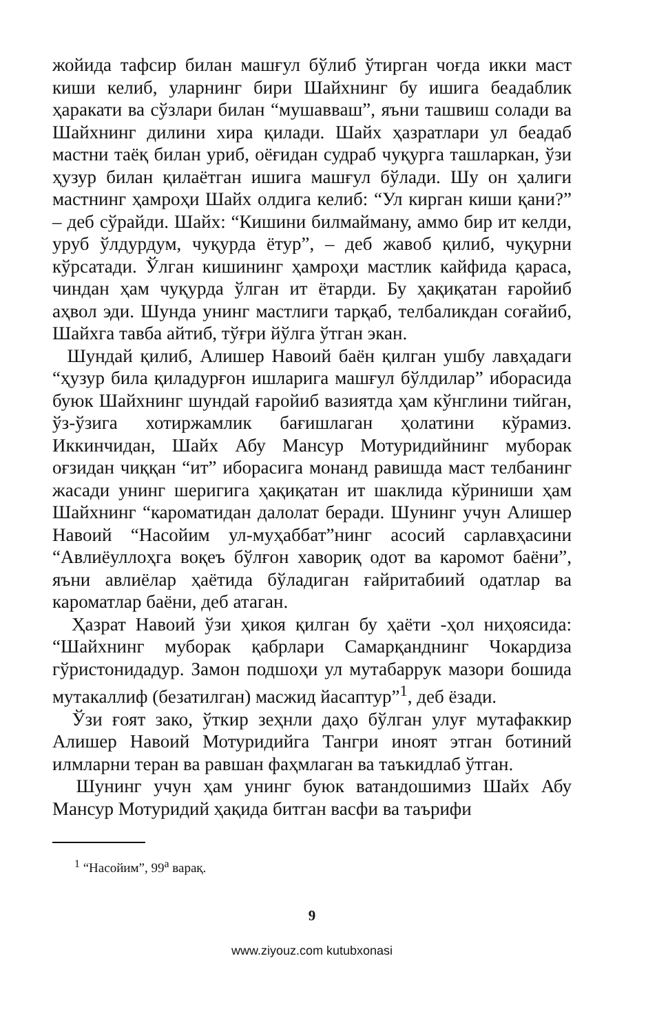жойида тафсир билан машғул бўлиб ўтирган чоғда икки маст киши келиб, уларнинг бири Шайхнинг бу ишига беадаблик ҳаракати ва сўзлари билан “мушавваш”, яъни ташвиш солади ва Шайхнинг дилини хира қилади. Шайх ҳазратлари ул беадаб мастни таёқ билан уриб, оёғидан судраб чуқурга ташларкан, ўзи ҳузур билан қилаётган ишига машғул бўлади. Шу он ҳалиги мастнинг ҳамроҳи Шайх олдига келиб: “Ул кирган киши қани?” – деб сўрайди. Шайх: “Кишини билмайману, аммо бир ит келди, уруб ўлдурдум, чуқурда ётур”, – деб жавоб қилиб, чуқурни кўрсатади. Ўлган кишининг ҳамроҳи мастлик кайфида қараса, чиндан ҳам чуқурда ўлган ит ётарди. Бу ҳақиқатан ғаройиб аҳвол эди. Шунда унинг мастлиги тарқаб, телбаликдан соғайиб, Шайхга тавба айтиб, тўғри йўлга ўтган экан.
Шундай қилиб, Алишер Навоий баён қилган ушбу лавҳадаги “ҳузур била қиладурғон ишларига машғул бўлдилар” иборасида буюк Шайхнинг шундай ғаройиб вазиятда ҳам кўнглини тийган, ўз-ўзига хотиржамлик бағишлаган ҳолатини кўрамиз. Иккинчидан, Шайх Абу Мансур Мотуридийнинг муборак оғзидан чиққан “ит” иборасига монанд равишда маст телбанинг жасади унинг шеригига ҳақиқатан ит шаклида кўриниши ҳам Шайхнинг “кароматидан далолат беради. Шунинг учун Алишер Навоий “Насойим ул-муҳаббат”нинг асосий сарлавҳасини “Авлиёуллоҳга воқеъ бўлғон хавориқ одот ва каромот баёни”, яъни авлиёлар ҳаётида бўладиган ғайритабиий одатлар ва кароматлар баёни, деб атаган.
Ҳазрат Навоий ўзи ҳикоя қилган бу ҳаёти -ҳол ниҳоясида: “Шайхнинг муборак қабрлари Самарқанднинг Чокардиза гўристонидадур. Замон подшоҳи ул мутабаррук мазори бошида мутакаллиф (безатилган) масжид йасаптур”<sup>1</sup>, деб ёзади.
Ўзи ғоят зако, ўткир зеҳнли даҳо бўлган улуғ мутафаккир Алишер Навоий Мотуридийга Тангри иноят этган ботиний илмларни теран ва равшан фаҳмлаган ва таъкидлаб ўтган.
Шунинг учун ҳам унинг буюк ватандошимиз Шайх Абу Мансур Мотуридий ҳақида битган васфи ва таърифи
<sup>1</sup> “Насойим”, 99<sup>а</sup> варақ.
9
www.ziyouz.com kutubxonasi